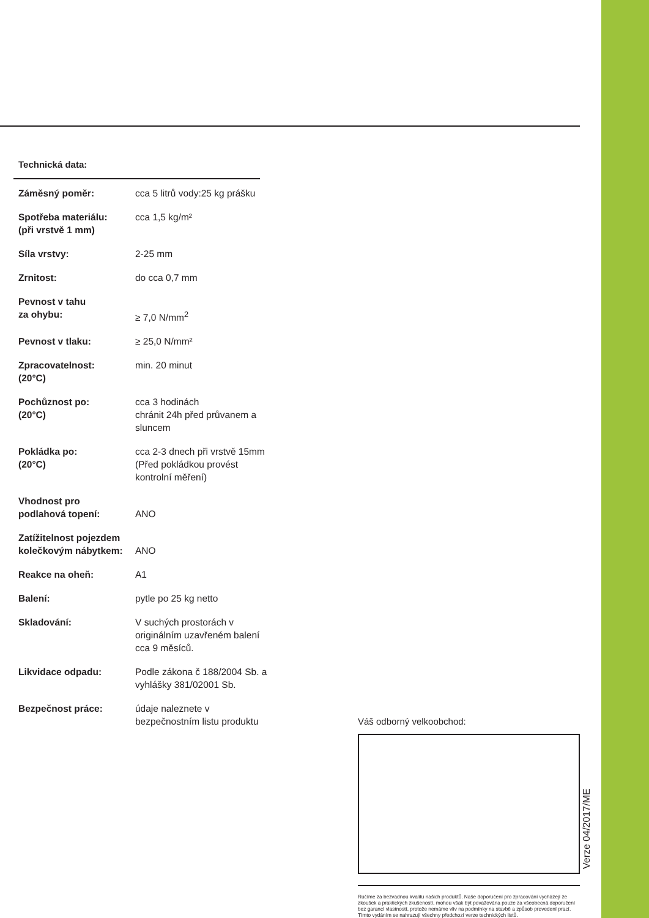Technická data:
| Záměsný poměr: | cca 5 litrů vody:25 kg prášku |
| Spotřeba materiálu: (při vrstvě 1 mm) | cca 1,5 kg/m² |
| Síla vrstvy: | 2-25 mm |
| Zrnitost: | do cca 0,7 mm |
| Pevnost v tahu za ohybu: | ≥ 7,0 N/mm<sup>2</sup> |
| Pevnost v tlaku: | ≥ 25,0 N/mm² |
| Zpracovatelnost: (20°C) | min. 20 minut |
| Pochůznost po: (20°C) | cca 3 hodinách chránit 24h před průvanem a sluncem |
| Pokládka po: (20°C) | cca 2-3 dnech při vrstvě 15mm (Před pokládkou provést kontrolní měření) |
| Vhodnost pro podlahová topení: | ANO |
| Zatížitelnost pojezdem kolečkovým nábytkem: | ANO |
| Reakce na oheň: | A1 |
| Balení: | pytle po 25 kg netto |
| Skladování: | V suchých prostorách v originálním uzavřeném balení cca 9 měsíců. |
| Likvidace odpadu: | Podle zákona č 188/2004 Sb. a vyhlášky 381/02001 Sb. |
| Bezpečnost práce: | údaje naleznete v bezpečnostním listu produktu |
Váš odborný velkoobchod:
Ručíme za bezvadnou kvalitu našich produktů. Naše doporučení pro zpracování vycházejí ze zkoušek a praktických zkušeností, mohou však být považována pouze za všeobecná doporučení bez garancí vlastností, protože nemáme vliv na podmínky na stavbě a způsob provedení prací. Tímto vydáním se nahrazují všechny předchozí verze technických listů.
Verze 04/2017/ME